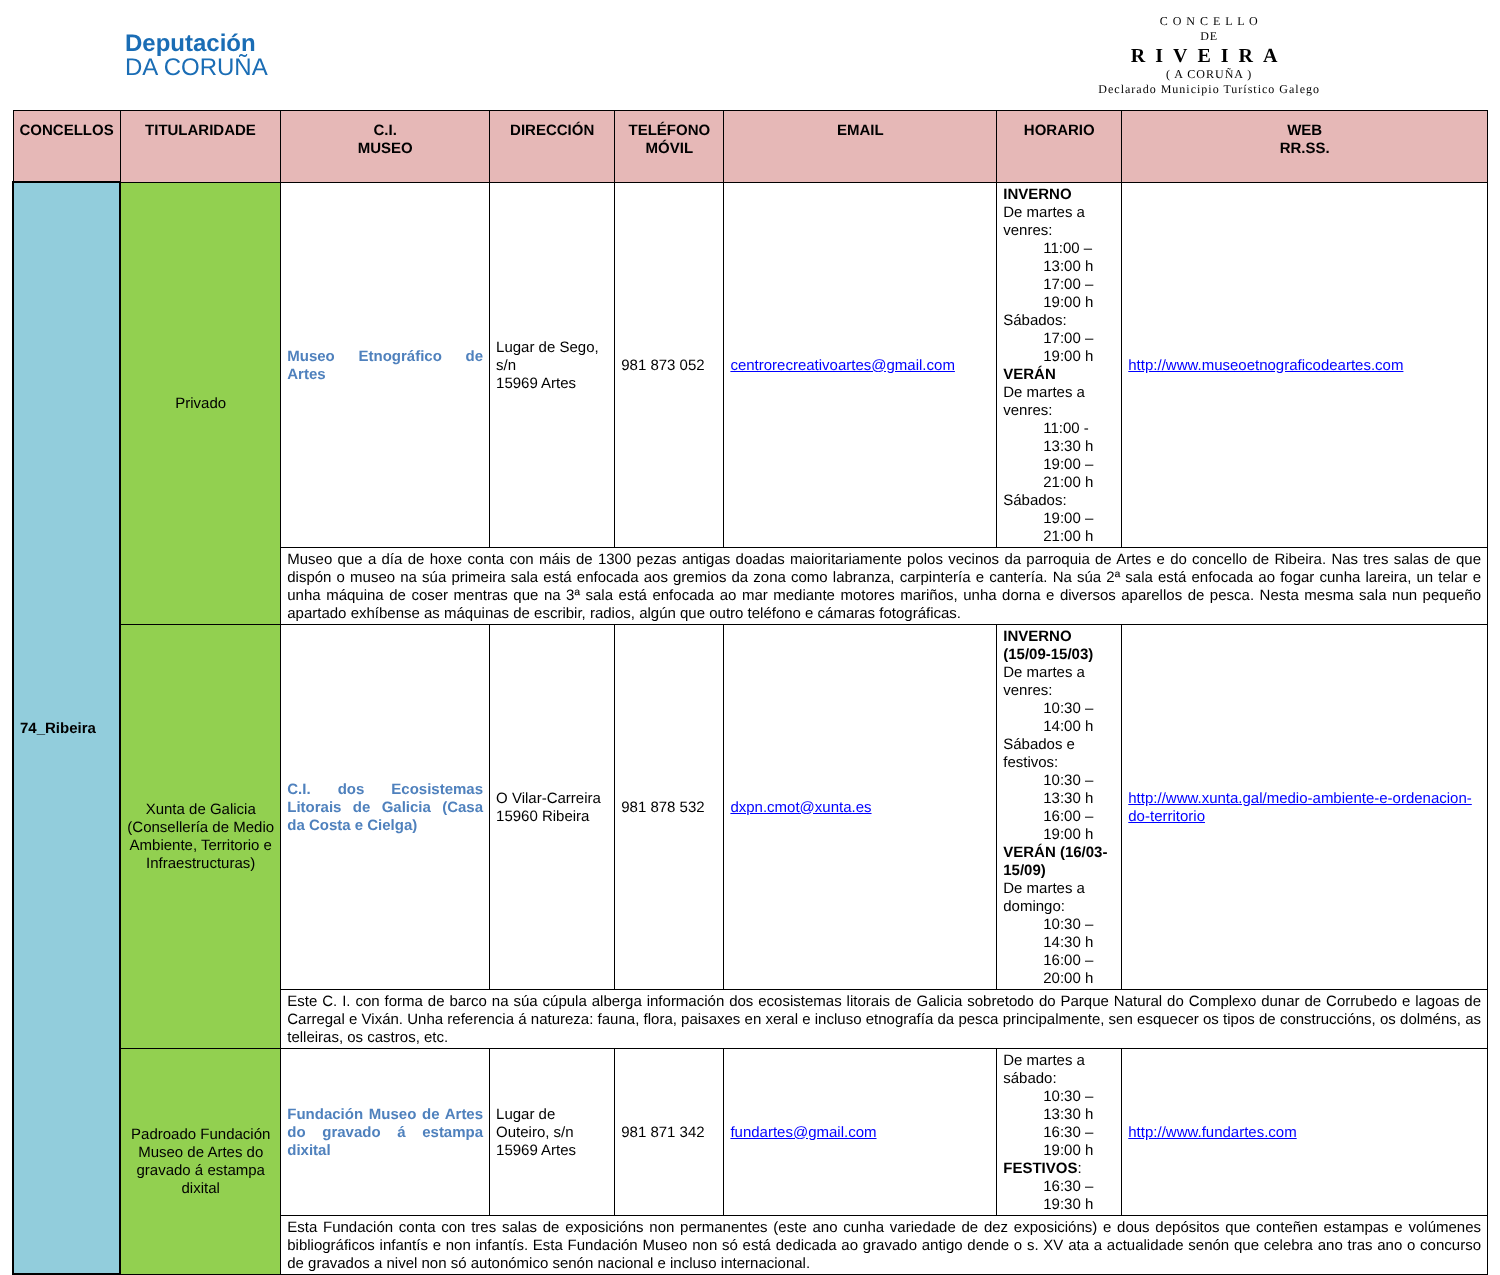Deputación
DA CORUÑA
C O N C E L L O
DE
RIVEIRA
( A CORUÑA )
Declarado Municipio Turístico Galego
| CONCELLOS | TITULARIDADE | C.I. MUSEO | DIRECCIÓN | TELÉFONO MÓVIL | EMAIL | HORARIO | WEB RR.SS. |
| --- | --- | --- | --- | --- | --- | --- | --- |
| 74_Ribeira | Privado | Museo Etnográfico de Artes | Lugar de Sego, s/n 15969 Artes | 981 873 052 | centrorecreativoartes@gmail.com | INVERNO De martes a venres: 11:00 – 13:00 h 17:00 – 19:00 h Sábados: 17:00 – 19:00 h VERÁN De martes a venres: 11:00 - 13:30 h 19:00 – 21:00 h Sábados: 19:00 – 21:00 h | http://www.museoetnograficodeartes.com |
| | | Museo que a día de hoxe conta con máis de 1300 pezas antigas doadas maioritariamente polos vecinos da parroquia de Artes e do concello de Ribeira. Nas tres salas de que dispón o museo na súa primeira sala está enfocada aos gremios da zona como labranza, carpintería e cantería. Na súa 2ª sala está enfocada ao fogar cunha lareira, un telar e unha máquina de coser mentras que na 3ª sala está enfocada ao mar mediante motores mariños, unha dorna e diversos aparellos de pesca. Nesta mesma sala nun pequeño apartado exhíbense as máquinas de escribir, radios, algún que outro teléfono e cámaras fotográficas. | | | | | |
| | Xunta de Galicia (Consellería de Medio Ambiente, Territorio e Infraestructuras) | C.I. dos Ecosistemas Litorais de Galicia (Casa da Costa e Cielga) | O Vilar-Carreira 15960 Ribeira | 981 878 532 | dxpn.cmot@xunta.es | INVERNO (15/09-15/03) De martes a venres: 10:30 – 14:00 h Sábados e festivos: 10:30 – 13:30 h 16:00 – 19:00 h VERÁN (16/03-15/09) De martes a domingo: 10:30 – 14:30 h 16:00 – 20:00 h | http://www.xunta.gal/medio-ambiente-e-ordenacion-do-territorio |
| | | Este C. I. con forma de barco na súa cúpula alberga información dos ecosistemas litorais de Galicia sobretodo do Parque Natural do Complexo dunar de Corrubedo e lagoas de Carregal e Vixán. Unha referencia á natureza: fauna, flora, paisaxes en xeral e incluso etnografía da pesca principalmente, sen esquecer os tipos de construccións, os dolméns, as telleiras, os castros, etc. | | | | | |
| | Padroado Fundación Museo de Artes do gravado á estampa dixital | Fundación Museo de Artes do gravado á estampa dixital | Lugar de Outeiro, s/n 15969 Artes | 981 871 342 | fundartes@gmail.com | De martes a sábado: 10:30 – 13:30 h 16:30 – 19:00 h FESTIVOS : 16:30 – 19:30 h | http://www.fundartes.com |
| | | Esta Fundación conta con tres salas de exposicións non permanentes (este ano cunha variedade de dez exposicións) e dous depósitos que conteñen estampas e volúmenes bibliográficos infantís e non infantís. Esta Fundación Museo non só está dedicada ao gravado antigo dende o s. XV ata a actualidade senón que celebra ano tras ano o concurso de gravados a nivel non só autonómico senón nacional e incluso internacional. | | | | | |